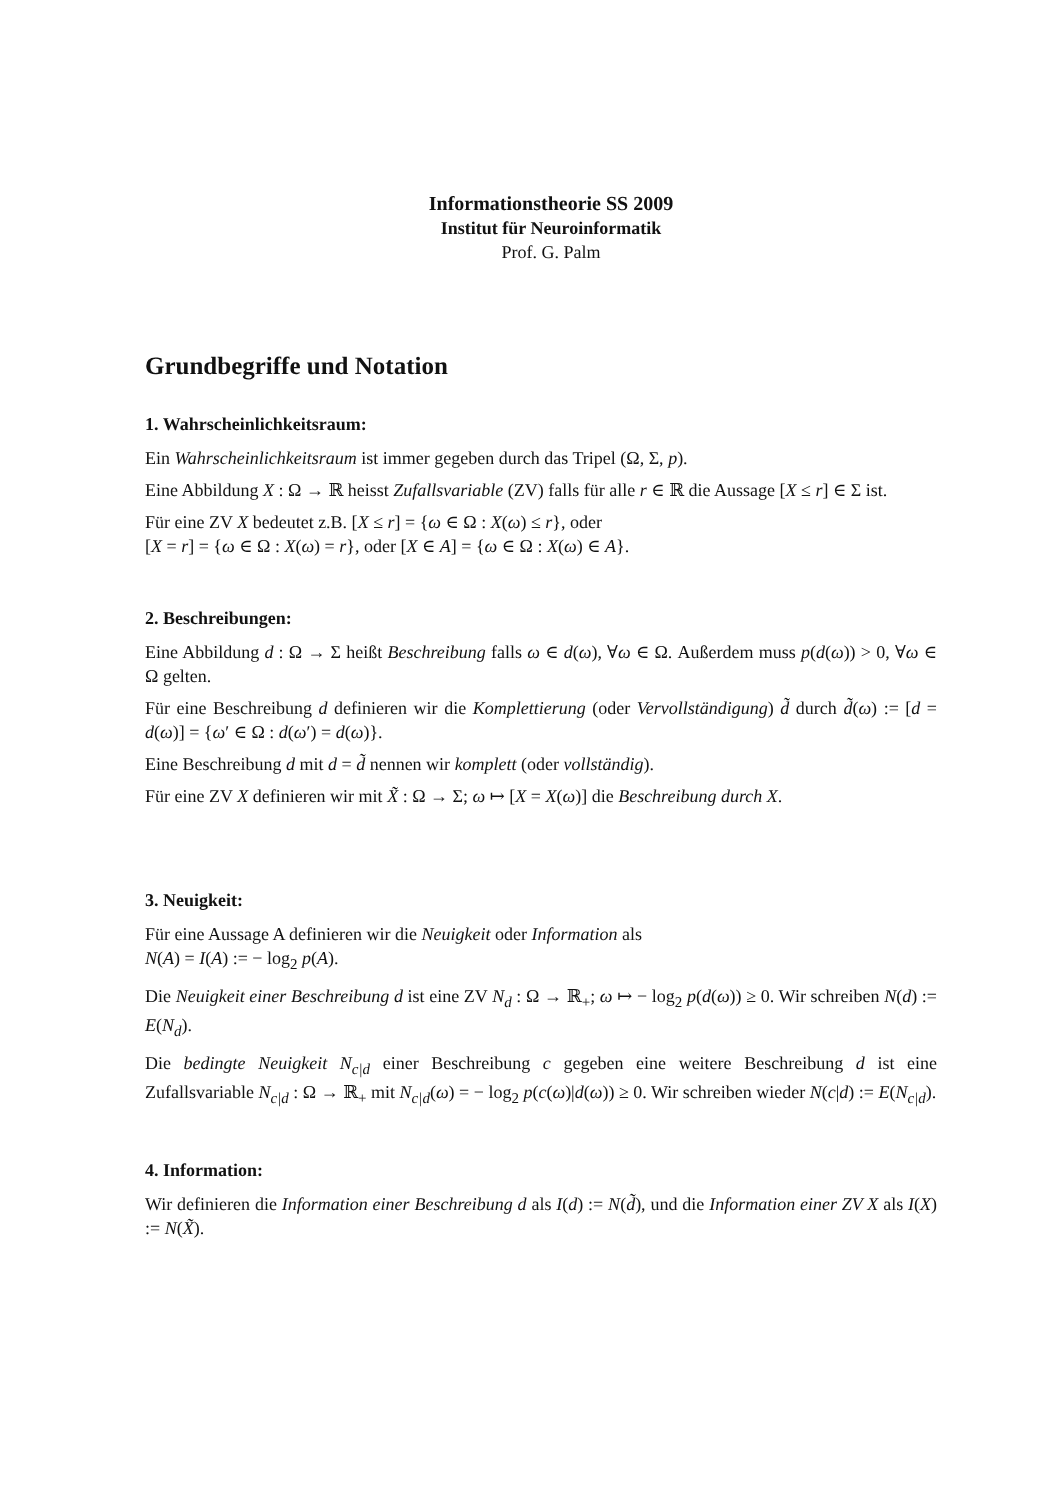Informationstheorie SS 2009
Institut für Neuroinformatik
Prof. G. Palm
Grundbegriffe und Notation
1. Wahrscheinlichkeitsraum:
Ein Wahrscheinlichkeitsraum ist immer gegeben durch das Tripel (Ω, Σ, p).
Eine Abbildung X : Ω → ℝ heisst Zufallsvariable (ZV) falls für alle r ∈ ℝ die Aussage [X ≤ r] ∈ Σ ist.
Für eine ZV X bedeutet z.B. [X ≤ r] = {ω ∈ Ω : X(ω) ≤ r}, oder
[X = r] = {ω ∈ Ω : X(ω) = r}, oder [X ∈ A] = {ω ∈ Ω : X(ω) ∈ A}.
2. Beschreibungen:
Eine Abbildung d : Ω → Σ heißt Beschreibung falls ω ∈ d(ω), ∀ω ∈ Ω. Außerdem muss p(d(ω)) > 0, ∀ω ∈ Ω gelten.
Für eine Beschreibung d definieren wir die Komplettierung (oder Vervollständigung) d̃ durch d̃(ω) := [d = d(ω)] = {ω′ ∈ Ω : d(ω′) = d(ω)}.
Eine Beschreibung d mit d = d̃ nennen wir komplett (oder vollständig).
Für eine ZV X definieren wir mit X̃ : Ω → Σ; ω ↦ [X = X(ω)] die Beschreibung durch X.
3. Neuigkeit:
Für eine Aussage A definieren wir die Neuigkeit oder Information als
N(A) = I(A) := − log<sub>2</sub> p(A).
Die Neuigkeit einer Beschreibung d ist eine ZV N<sub>d</sub> : Ω → ℝ<sub>+</sub>; ω ↦ − log<sub>2</sub> p(d(ω)) ≥ 0. Wir schreiben N(d) := E(N<sub>d</sub>).
Die bedingte Neuigkeit N<sub>c|d</sub> einer Beschreibung c gegeben eine weitere Beschreibung d ist eine Zufallsvariable N<sub>c|d</sub> : Ω → ℝ<sub>+</sub> mit N<sub>c|d</sub>(ω) = − log<sub>2</sub> p(c(ω)|d(ω)) ≥ 0. Wir schreiben wieder N(c|d) := E(N<sub>c|d</sub>).
4. Information:
Wir definieren die Information einer Beschreibung d als I(d) := N(d̃), und die Information einer ZV X als I(X) := N(X̃).